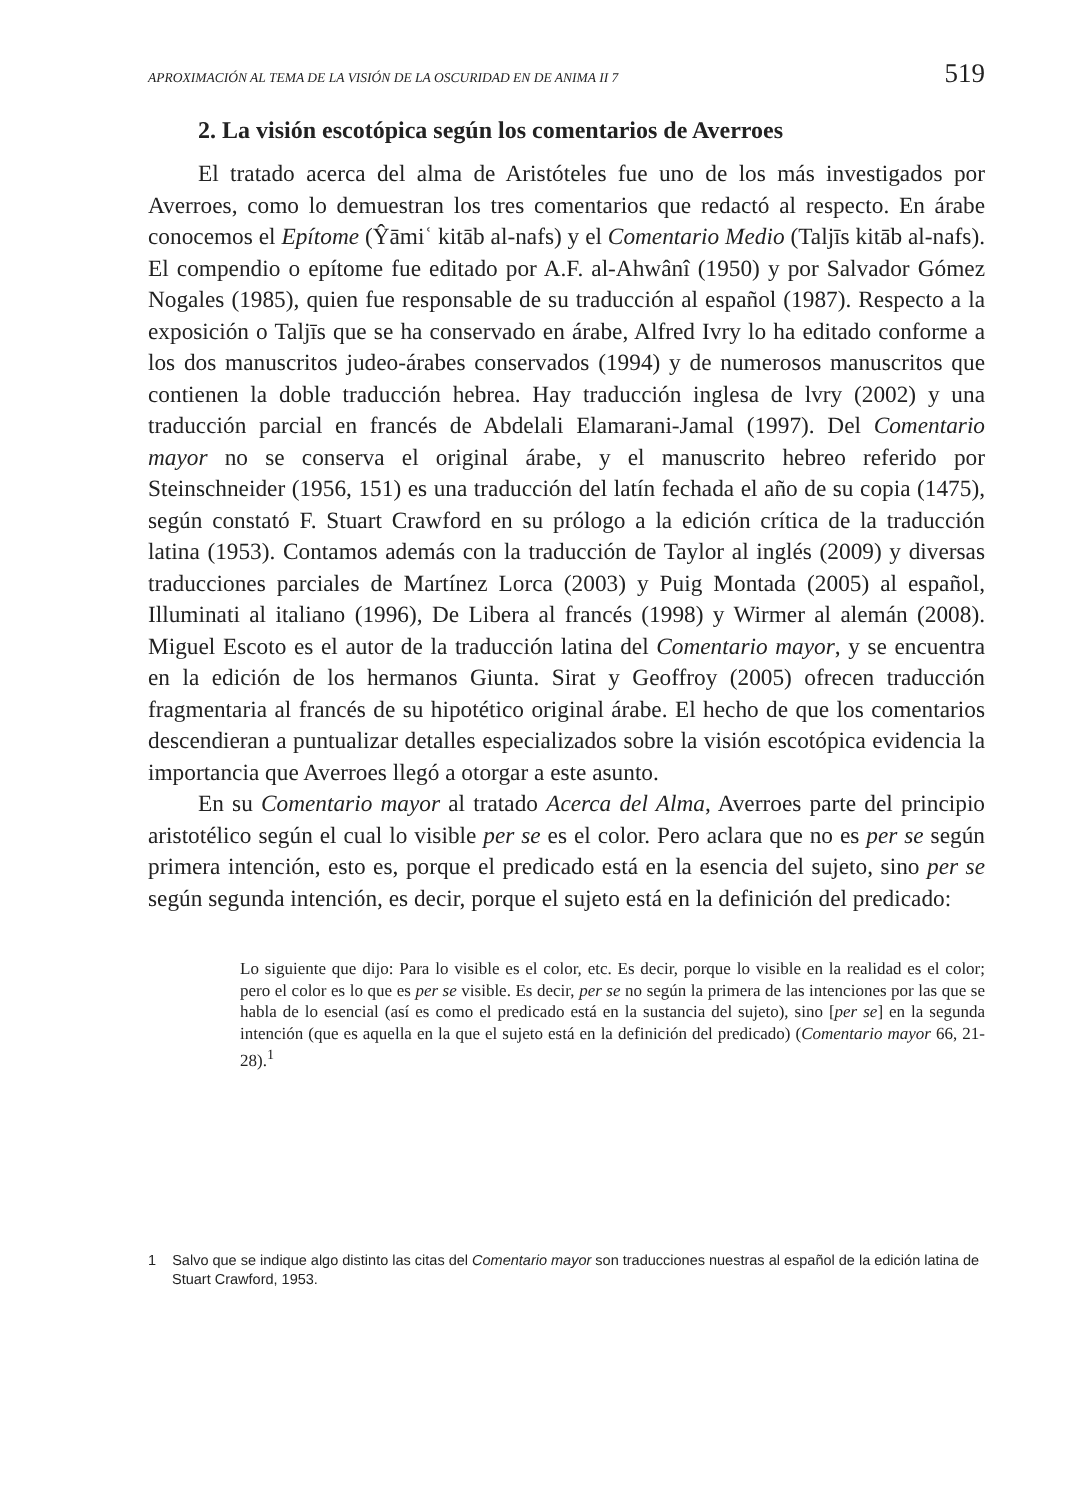APROXIMACIÓN AL TEMA DE LA VISIÓN DE LA OSCURIDAD EN DE ANIMA II 7 519
2. La visión escotópica según los comentarios de Averroes
El tratado acerca del alma de Aristóteles fue uno de los más investigados por Averroes, como lo demuestran los tres comentarios que redactó al respecto. En árabe conocemos el Epítome (Ŷāmiʿ kitāb al-nafs) y el Comentario Medio (Taljīs kitāb al-nafs). El compendio o epítome fue editado por A.F. al-Ahwânî (1950) y por Salvador Gómez Nogales (1985), quien fue responsable de su traducción al español (1987). Respecto a la exposición o Taljīs que se ha conservado en árabe, Alfred Ivry lo ha editado conforme a los dos manuscritos judeo-árabes conservados (1994) y de numerosos manuscritos que contienen la doble traducción hebrea. Hay traducción inglesa de lvry (2002) y una traducción parcial en francés de Abdelali Elamarani-Jamal (1997). Del Comentario mayor no se conserva el original árabe, y el manuscrito hebreo referido por Steinschneider (1956, 151) es una traducción del latín fechada el año de su copia (1475), según constató F. Stuart Crawford en su prólogo a la edición crítica de la traducción latina (1953). Contamos además con la traducción de Taylor al inglés (2009) y diversas traducciones parciales de Martínez Lorca (2003) y Puig Montada (2005) al español, Illuminati al italiano (1996), De Libera al francés (1998) y Wirmer al alemán (2008). Miguel Escoto es el autor de la traducción latina del Comentario mayor, y se encuentra en la edición de los hermanos Giunta. Sirat y Geoffroy (2005) ofrecen traducción fragmentaria al francés de su hipotético original árabe. El hecho de que los comentarios descendieran a puntualizar detalles especializados sobre la visión escotópica evidencia la importancia que Averroes llegó a otorgar a este asunto.
En su Comentario mayor al tratado Acerca del Alma, Averroes parte del principio aristotélico según el cual lo visible per se es el color. Pero aclara que no es per se según primera intención, esto es, porque el predicado está en la esencia del sujeto, sino per se según segunda intención, es decir, porque el sujeto está en la definición del predicado:
Lo siguiente que dijo: Para lo visible es el color, etc. Es decir, porque lo visible en la realidad es el color; pero el color es lo que es per se visible. Es decir, per se no según la primera de las intenciones por las que se habla de lo esencial (así es como el predicado está en la sustancia del sujeto), sino [per se] en la segunda intención (que es aquella en la que el sujeto está en la definición del predicado) (Comentario mayor 66, 21-28).<sup>1</sup>
1 Salvo que se indique algo distinto las citas del Comentario mayor son traducciones nuestras al español de la edición latina de Stuart Crawford, 1953.